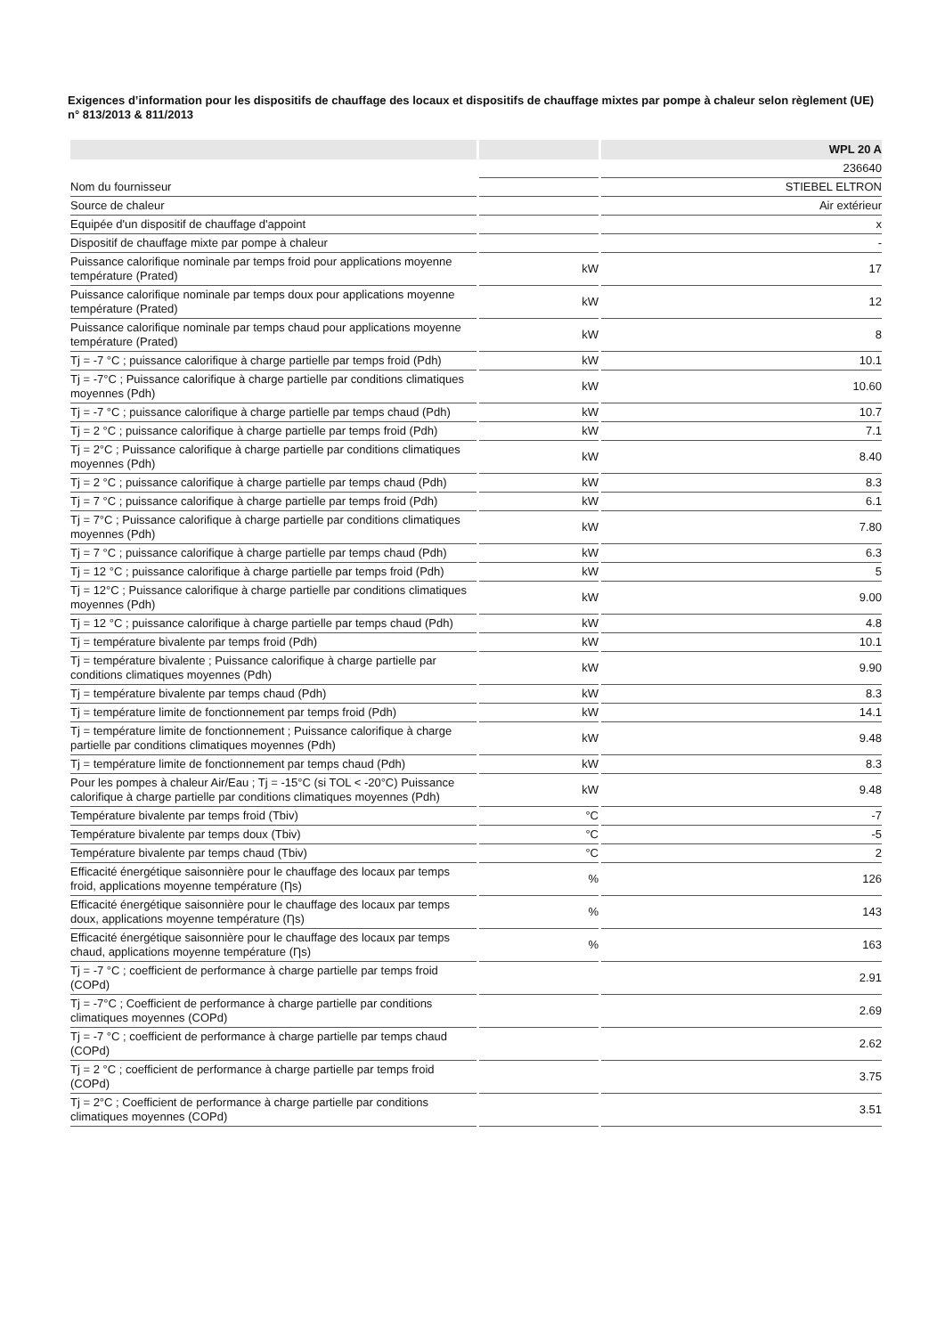Exigences d’information pour les dispositifs de chauffage des locaux et dispositifs de chauffage mixtes par pompe à chaleur selon règlement (UE) n° 813/2013 & 811/2013
| | | WPL 20 A |
| --- | --- | --- |
| | | 236640 |
| Nom du fournisseur | | STIEBEL ELTRON |
| Source de chaleur | | Air extérieur |
| Equipée d'un dispositif de chauffage d'appoint | | x |
| Dispositif de chauffage mixte par pompe à chaleur | | - |
| Puissance calorifique nominale par temps froid pour applications moyenne température (Prated) | kW | 17 |
| Puissance calorifique nominale par temps doux pour applications moyenne température (Prated) | kW | 12 |
| Puissance calorifique nominale par temps chaud pour applications moyenne température (Prated) | kW | 8 |
| Tj = -7 °C ; puissance calorifique à charge partielle par temps froid (Pdh) | kW | 10.1 |
| Tj = -7°C ; Puissance calorifique à charge partielle par conditions climatiques moyennes (Pdh) | kW | 10.60 |
| Tj = -7 °C ; puissance calorifique à charge partielle par temps chaud (Pdh) | kW | 10.7 |
| Tj = 2 °C ; puissance calorifique à charge partielle par temps froid (Pdh) | kW | 7.1 |
| Tj = 2°C ; Puissance calorifique à charge partielle par conditions climatiques moyennes (Pdh) | kW | 8.40 |
| Tj = 2 °C ; puissance calorifique à charge partielle par temps chaud (Pdh) | kW | 8.3 |
| Tj = 7 °C ; puissance calorifique à charge partielle par temps froid (Pdh) | kW | 6.1 |
| Tj = 7°C ; Puissance calorifique à charge partielle par conditions climatiques moyennes (Pdh) | kW | 7.80 |
| Tj = 7 °C ; puissance calorifique à charge partielle par temps chaud (Pdh) | kW | 6.3 |
| Tj = 12 °C ; puissance calorifique à charge partielle par temps froid (Pdh) | kW | 5 |
| Tj = 12°C ; Puissance calorifique à charge partielle par conditions climatiques moyennes (Pdh) | kW | 9.00 |
| Tj = 12 °C ; puissance calorifique à charge partielle par temps chaud (Pdh) | kW | 4.8 |
| Tj = température bivalente par temps froid (Pdh) | kW | 10.1 |
| Tj = température bivalente ; Puissance calorifique à charge partielle par conditions climatiques moyennes (Pdh) | kW | 9.90 |
| Tj = température bivalente par temps chaud (Pdh) | kW | 8.3 |
| Tj = température limite de fonctionnement par temps froid (Pdh) | kW | 14.1 |
| Tj = température limite de fonctionnement ; Puissance calorifique à charge partielle par conditions climatiques moyennes (Pdh) | kW | 9.48 |
| Tj = température limite de fonctionnement par temps chaud (Pdh) | kW | 8.3 |
| Pour les pompes à chaleur Air/Eau ; Tj = -15°C (si TOL < -20°C) Puissance calorifique à charge partielle par conditions climatiques moyennes (Pdh) | kW | 9.48 |
| Température bivalente par temps froid (Tbiv) | °C | -7 |
| Température bivalente par temps doux (Tbiv) | °C | -5 |
| Température bivalente par temps chaud (Tbiv) | °C | 2 |
| Efficacité énergétique saisonnière pour le chauffage des locaux par temps froid, applications moyenne température (Ƞs) | % | 126 |
| Efficacité énergétique saisonnière pour le chauffage des locaux par temps doux, applications moyenne température (Ƞs) | % | 143 |
| Efficacité énergétique saisonnière pour le chauffage des locaux par temps chaud, applications moyenne température (Ƞs) | % | 163 |
| Tj = -7 °C ; coefficient de performance à charge partielle par temps froid (COPd) | | 2.91 |
| Tj = -7°C ; Coefficient de performance à charge partielle par conditions climatiques moyennes (COPd) | | 2.69 |
| Tj = -7 °C ; coefficient de performance à charge partielle par temps chaud (COPd) | | 2.62 |
| Tj = 2 °C ; coefficient de performance à charge partielle par temps froid (COPd) | | 3.75 |
| Tj = 2°C ; Coefficient de performance à charge partielle par conditions climatiques moyennes (COPd) | | 3.51 |